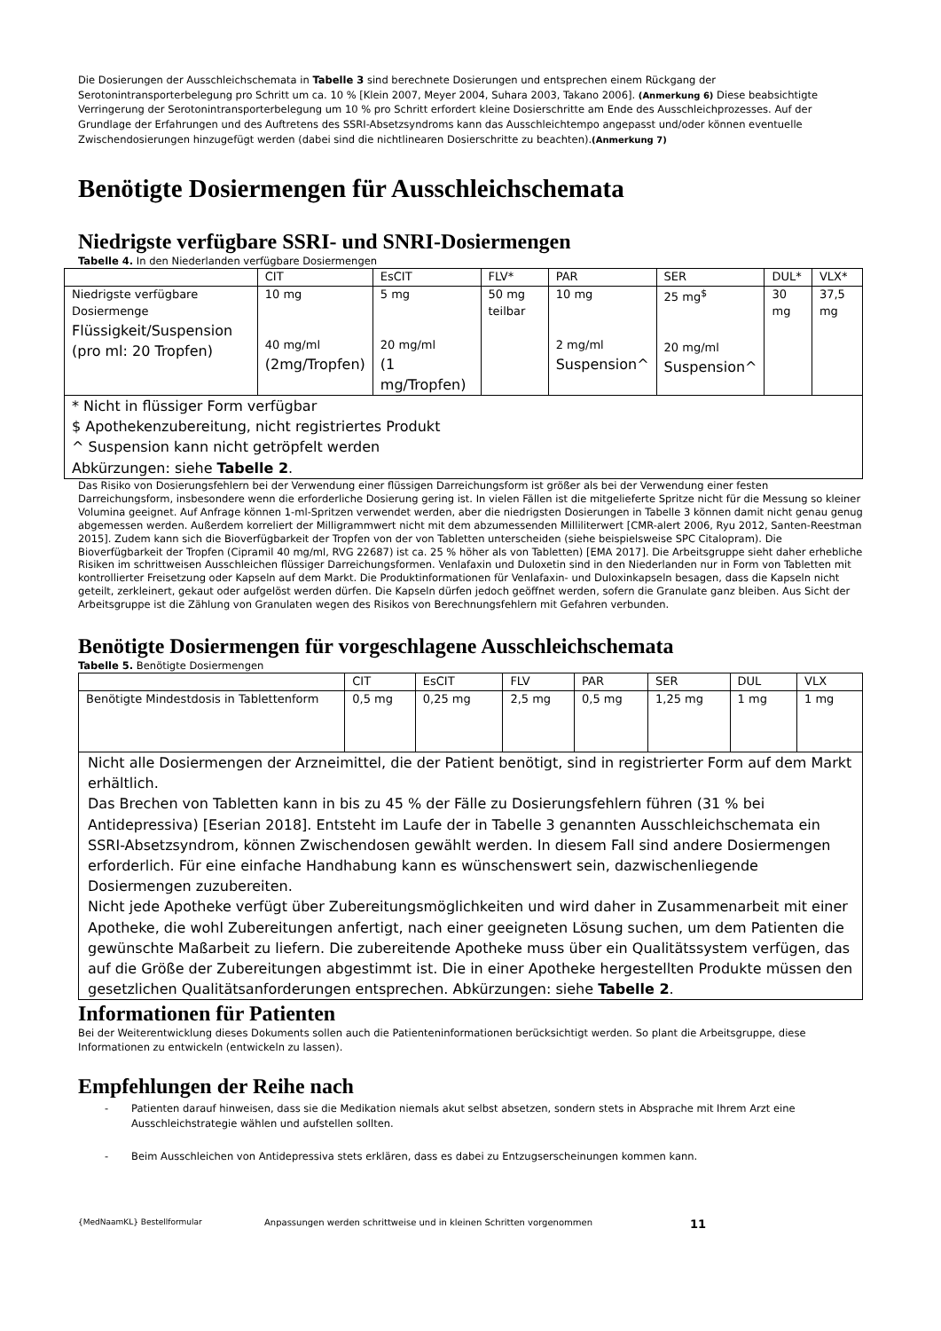Die Dosierungen der Ausschleichschemata in Tabelle 3 sind berechnete Dosierungen und entsprechen einem Rückgang der Serotonintransporterbelegung pro Schritt um ca. 10 % [Klein 2007, Meyer 2004, Suhara 2003, Takano 2006]. (Anmerkung 6) Diese beabsichtigte Verringerung der Serotonintransporterbelegung um 10 % pro Schritt erfordert kleine Dosierschritte am Ende des Ausschleichprozesses. Auf der Grundlage der Erfahrungen und des Auftretens des SSRI-Absetzsyndroms kann das Ausschleichtempo angepasst und/oder können eventuelle Zwischendosierungen hinzugefügt werden (dabei sind die nichtlinearen Dosierschritte zu beachten).(Anmerkung 7)
Benötigte Dosiermengen für Ausschleichschemata
Niedrigste verfügbare SSRI- und SNRI-Dosiermengen
Tabelle 4. In den Niederlanden verfügbare Dosiermengen
| | CIT | EsCIT | FLV* | PAR | SER | DUL* | VLX* |
| Niedrigste verfügbare Dosiermenge Flüssigkeit/Suspension (pro ml: 20 Tropfen) | 10 mg 40 mg/ml (2mg/Tropfen) | 5 mg 20 mg/ml (1 mg/Tropfen) | 50 mg teilbar | 10 mg 2 mg/ml Suspension^ | 25 mg<sup>$</sup> 20 mg/ml Suspension^ | 30 mg | 37,5 mg |
| * Nicht in flüssiger Form verfügbar $ Apothekenzubereitung, nicht registriertes Produkt ^ Suspension kann nicht getröpfelt werden Abkürzungen: siehe Tabelle 2 . | | | | | | | |
Das Risiko von Dosierungsfehlern bei der Verwendung einer flüssigen Darreichungsform ist größer als bei der Verwendung einer festen Darreichungsform, insbesondere wenn die erforderliche Dosierung gering ist. In vielen Fällen ist die mitgelieferte Spritze nicht für die Messung so kleiner Volumina geeignet. Auf Anfrage können 1-ml-Spritzen verwendet werden, aber die niedrigsten Dosierungen in Tabelle 3 können damit nicht genau genug abgemessen werden. Außerdem korreliert der Milligrammwert nicht mit dem abzumessenden Milliliterwert [CMR-alert 2006, Ryu 2012, Santen-Reestman 2015]. Zudem kann sich die Bioverfügbarkeit der Tropfen von der von Tabletten unterscheiden (siehe beispielsweise SPC Citalopram). Die Bioverfügbarkeit der Tropfen (Cipramil 40 mg/ml, RVG 22687) ist ca. 25 % höher als von Tabletten) [EMA 2017]. Die Arbeitsgruppe sieht daher erhebliche Risiken im schrittweisen Ausschleichen flüssiger Darreichungsformen. Venlafaxin und Duloxetin sind in den Niederlanden nur in Form von Tabletten mit kontrollierter Freisetzung oder Kapseln auf dem Markt. Die Produktinformationen für Venlafaxin- und Duloxinkapseln besagen, dass die Kapseln nicht geteilt, zerkleinert, gekaut oder aufgelöst werden dürfen. Die Kapseln dürfen jedoch geöffnet werden, sofern die Granulate ganz bleiben. Aus Sicht der Arbeitsgruppe ist die Zählung von Granulaten wegen des Risikos von Berechnungsfehlern mit Gefahren verbunden.
Benötigte Dosiermengen für vorgeschlagene Ausschleichschemata
Tabelle 5. Benötigte Dosiermengen
| | CIT | EsCIT | FLV | PAR | SER | DUL | VLX |
| Benötigte Mindestdosis in Tablettenform | 0,5 mg | 0,25 mg | 2,5 mg | 0,5 mg | 1,25 mg | 1 mg | 1 mg |
| Nicht alle Dosiermengen der Arzneimittel, die der Patient benötigt, sind in registrierter Form auf dem Markt erhältlich. Das Brechen von Tabletten kann in bis zu 45 % der Fälle zu Dosierungsfehlern führen (31 % bei Antidepressiva) [Eserian 2018]. Entsteht im Laufe der in Tabelle 3 genannten Ausschleichschemata ein SSRI-Absetzsyndrom, können Zwischendosen gewählt werden. In diesem Fall sind andere Dosiermengen erforderlich. Für eine einfache Handhabung kann es wünschenswert sein, dazwischenliegende Dosiermengen zuzubereiten. Nicht jede Apotheke verfügt über Zubereitungsmöglichkeiten und wird daher in Zusammenarbeit mit einer Apotheke, die wohl Zubereitungen anfertigt, nach einer geeigneten Lösung suchen, um dem Patienten die gewünschte Maßarbeit zu liefern. Die zubereitende Apotheke muss über ein Qualitätssystem verfügen, das auf die Größe der Zubereitungen abgestimmt ist. Die in einer Apotheke hergestellten Produkte müssen den gesetzlichen Qualitätsanforderungen entsprechen. Abkürzungen: siehe Tabelle 2 . | | | | | | | |
Informationen für Patienten
Bei der Weiterentwicklung dieses Dokuments sollen auch die Patienteninformationen berücksichtigt werden. So plant die Arbeitsgruppe, diese Informationen zu entwickeln (entwickeln zu lassen).
Empfehlungen der Reihe nach
- Patienten darauf hinweisen, dass sie die Medikation niemals akut selbst absetzen, sondern stets in Absprache mit Ihrem Arzt eine Ausschleichstrategie wählen und aufstellen sollten.
- Beim Ausschleichen von Antidepressiva stets erklären, dass es dabei zu Entzugserscheinungen kommen kann.
{MedNaamKL} Bestellformular Anpassungen werden schrittweise und in kleinen Schritten vorgenommen 11